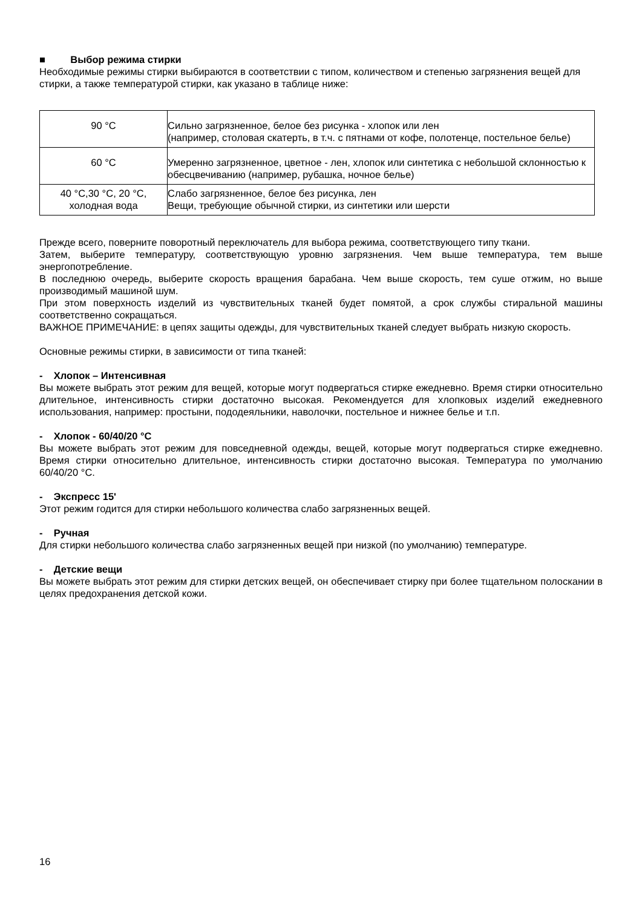■ Выбор режима стирки
Необходимые режимы стирки выбираются в соответствии с типом, количеством и степенью загрязнения вещей для стирки, а также температурой стирки, как указано в таблице ниже:
| 90 °C | Сильно загрязненное, белое без рисунка - хлопок или лен (например, столовая скатерть, в т.ч. с пятнами от кофе, полотенце, постельное белье) |
| 60 °C | Умеренно загрязненное, цветное - лен, хлопок или синтетика с небольшой склонностью к обесцвечиванию (например, рубашка, ночное белье) |
| 40 °C,30 °C, 20 °C, холодная вода | Слабо загрязненное, белое без рисунка, лен Вещи, требующие обычной стирки, из синтетики или шерсти |
Прежде всего, поверните поворотный переключатель для выбора режима, соответствующего типу ткани.
Затем, выберите температуру, соответствующую уровню загрязнения. Чем выше температура, тем выше энергопотребление.
В последнюю очередь, выберите скорость вращения барабана. Чем выше скорость, тем суше отжим, но выше производимый машиной шум.
При этом поверхность изделий из чувствительных тканей будет помятой, а срок службы стиральной машины соответственно сокращаться.
ВАЖНОЕ ПРИМЕЧАНИЕ: в цепях защиты одежды, для чувствительных тканей следует выбрать низкую скорость.
Основные режимы стирки, в зависимости от типа тканей:
- Хлопок – Интенсивная
Вы можете выбрать этот режим для вещей, которые могут подвергаться стирке ежедневно. Время стирки относительно длительное, интенсивность стирки достаточно высокая. Рекомендуется для хлопковых изделий ежедневного использования, например: простыни, пододеяльники, наволочки, постельное и нижнее белье и т.п.
- Хлопок - 60/40/20 °C
Вы можете выбрать этот режим для повседневной одежды, вещей, которые могут подвергаться стирке ежедневно. Время стирки относительно длительное, интенсивность стирки достаточно высокая. Температура по умолчанию 60/40/20 °C.
- Экспресс 15'
Этот режим годится для стирки небольшого количества слабо загрязненных вещей.
- Ручная
Для стирки небольшого количества слабо загрязненных вещей при низкой (по умолчанию) температуре.
- Детские вещи
Вы можете выбрать этот режим для стирки детских вещей, он обеспечивает стирку при более тщательном полоскании в целях предохранения детской кожи.
16